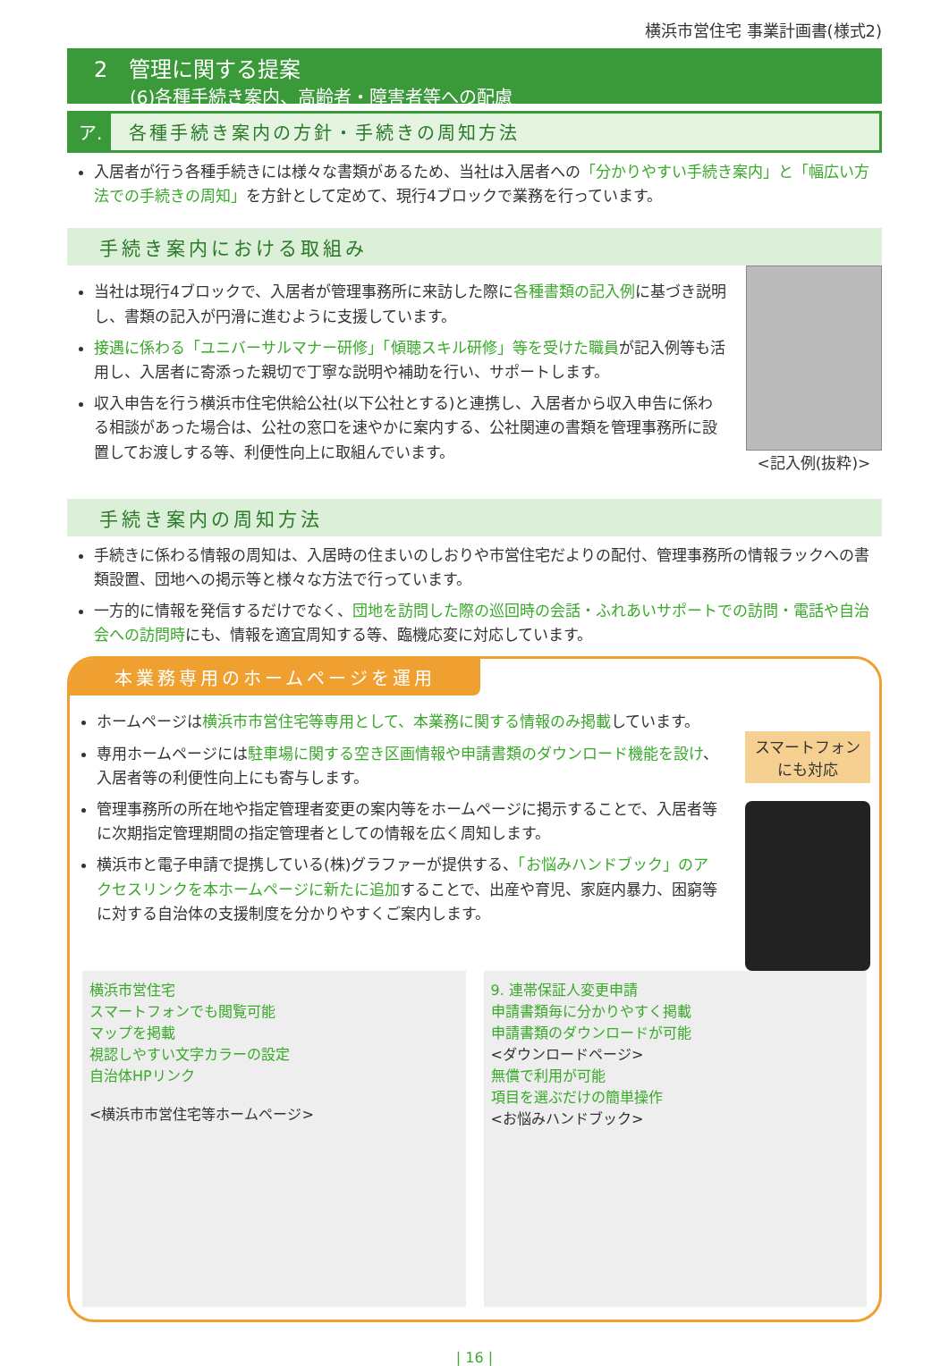横浜市営住宅 事業計画書(様式2)
2　管理に関する提案
(6)各種手続き案内、高齢者・障害者等への配慮
ア. 各種手続き案内の方針・手続きの周知方法
入居者が行う各種手続きには様々な書類があるため、当社は入居者への「分かりやすい手続き案内」と「幅広い方法での手続きの周知」を方針として定めて、現行4ブロックで業務を行っています。
手続き案内における取組み
当社は現行4ブロックで、入居者が管理事務所に来訪した際に各種書類の記入例に基づき説明し、書類の記入が円滑に進むように支援しています。
接遇に係わる「ユニバーサルマナー研修」「傾聴スキル研修」等を受けた職員が記入例等も活用し、入居者に寄添った親切で丁寧な説明や補助を行い、サポートします。
収入申告を行う横浜市住宅供給公社(以下公社とする)と連携し、入居者から収入申告に係わる相談があった場合は、公社の窓口を速やかに案内する、公社関連の書類を管理事務所に設置してお渡しする等、利便性向上に取組んでいます。
<記入例(抜粋)>
手続き案内の周知方法
手続きに係わる情報の周知は、入居時の住まいのしおりや市営住宅だよりの配付、管理事務所の情報ラックへの書類設置、団地への掲示等と様々な方法で行っています。
一方的に情報を発信するだけでなく、団地を訪問した際の巡回時の会話・ふれあいサポートでの訪問・電話や自治会への訪問時にも、情報を適宜周知する等、臨機応変に対応しています。
本業務専用のホームページを運用
ホームページは横浜市市営住宅等専用として、本業務に関する情報のみ掲載しています。
専用ホームページには駐車場に関する空き区画情報や申請書類のダウンロード機能を設け、入居者等の利便性向上にも寄与します。
管理事務所の所在地や指定管理者変更の案内等をホームページに掲示することで、入居者等に次期指定管理期間の指定管理者としての情報を広く周知します。
横浜市と電子申請で提携している(株)グラファーが提供する、「お悩みハンドブック」のアクセスリンクを本ホームページに新たに追加することで、出産や育児、家庭内暴力、困窮等に対する自治体の支援制度を分かりやすくご案内します。
スマートフォン
にも対応
横浜市営住宅
スマートフォンでも閲覧可能
マップを掲載
視認しやすい文字カラーの設定
自治体HPリンク
<横浜市市営住宅等ホームページ>
9. 連帯保証人変更申請
申請書類毎に分かりやすく掲載
申請書類のダウンロードが可能
<ダウンロードページ>
無償で利用が可能
項目を選ぶだけの簡単操作
<お悩みハンドブック>
| 16 |